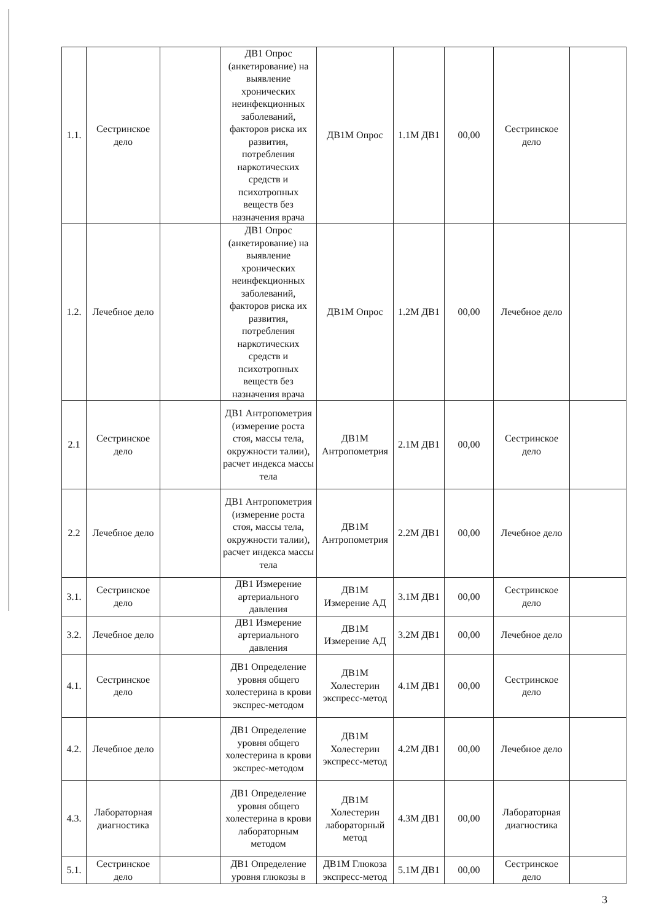| 1.1. | Сестринское дело | | ДВ1 Опрос (анкетирование) на выявление хронических неинфекционных заболеваний, факторов риска их развития, потребления наркотических средств и психотропных веществ без назначения врача | ДВ1М Опрос | 1.1М ДВ1 | 00,00 | Сестринское дело | |
| 1.2. | Лечебное дело | | ДВ1 Опрос (анкетирование) на выявление хронических неинфекционных заболеваний, факторов риска их развития, потребления наркотических средств и психотропных веществ без назначения врача | ДВ1М Опрос | 1.2М ДВ1 | 00,00 | Лечебное дело | |
| 2.1 | Сестринское дело | | ДВ1 Антропометрия (измерение роста стоя, массы тела, окружности талии), расчет индекса массы тела | ДВ1М Антропометрия | 2.1М ДВ1 | 00,00 | Сестринское дело | |
| 2.2 | Лечебное дело | | ДВ1 Антропометрия (измерение роста стоя, массы тела, окружности талии), расчет индекса массы тела | ДВ1М Антропометрия | 2.2М ДВ1 | 00,00 | Лечебное дело | |
| 3.1. | Сестринское дело | | ДВ1 Измерение артериального давления | ДВ1М Измерение АД | 3.1М ДВ1 | 00,00 | Сестринское дело | |
| 3.2. | Лечебное дело | | ДВ1 Измерение артериального давления | ДВ1М Измерение АД | 3.2М ДВ1 | 00,00 | Лечебное дело | |
| 4.1. | Сестринское дело | | ДВ1 Определение уровня общего холестерина в крови экспрес-методом | ДВ1М Холестерин экспресс-метод | 4.1М ДВ1 | 00,00 | Сестринское дело | |
| 4.2. | Лечебное дело | | ДВ1 Определение уровня общего холестерина в крови экспрес-методом | ДВ1М Холестерин экспресс-метод | 4.2М ДВ1 | 00,00 | Лечебное дело | |
| 4.3. | Лабораторная диагностика | | ДВ1 Определение уровня общего холестерина в крови лабораторным методом | ДВ1М Холестерин лабораторный метод | 4.3М ДВ1 | 00,00 | Лабораторная диагностика | |
| 5.1. | Сестринское дело | | ДВ1 Определение уровня глюкозы в | ДВ1М Глюкоза экспресс-метод | 5.1М ДВ1 | 00,00 | Сестринское дело | |
3